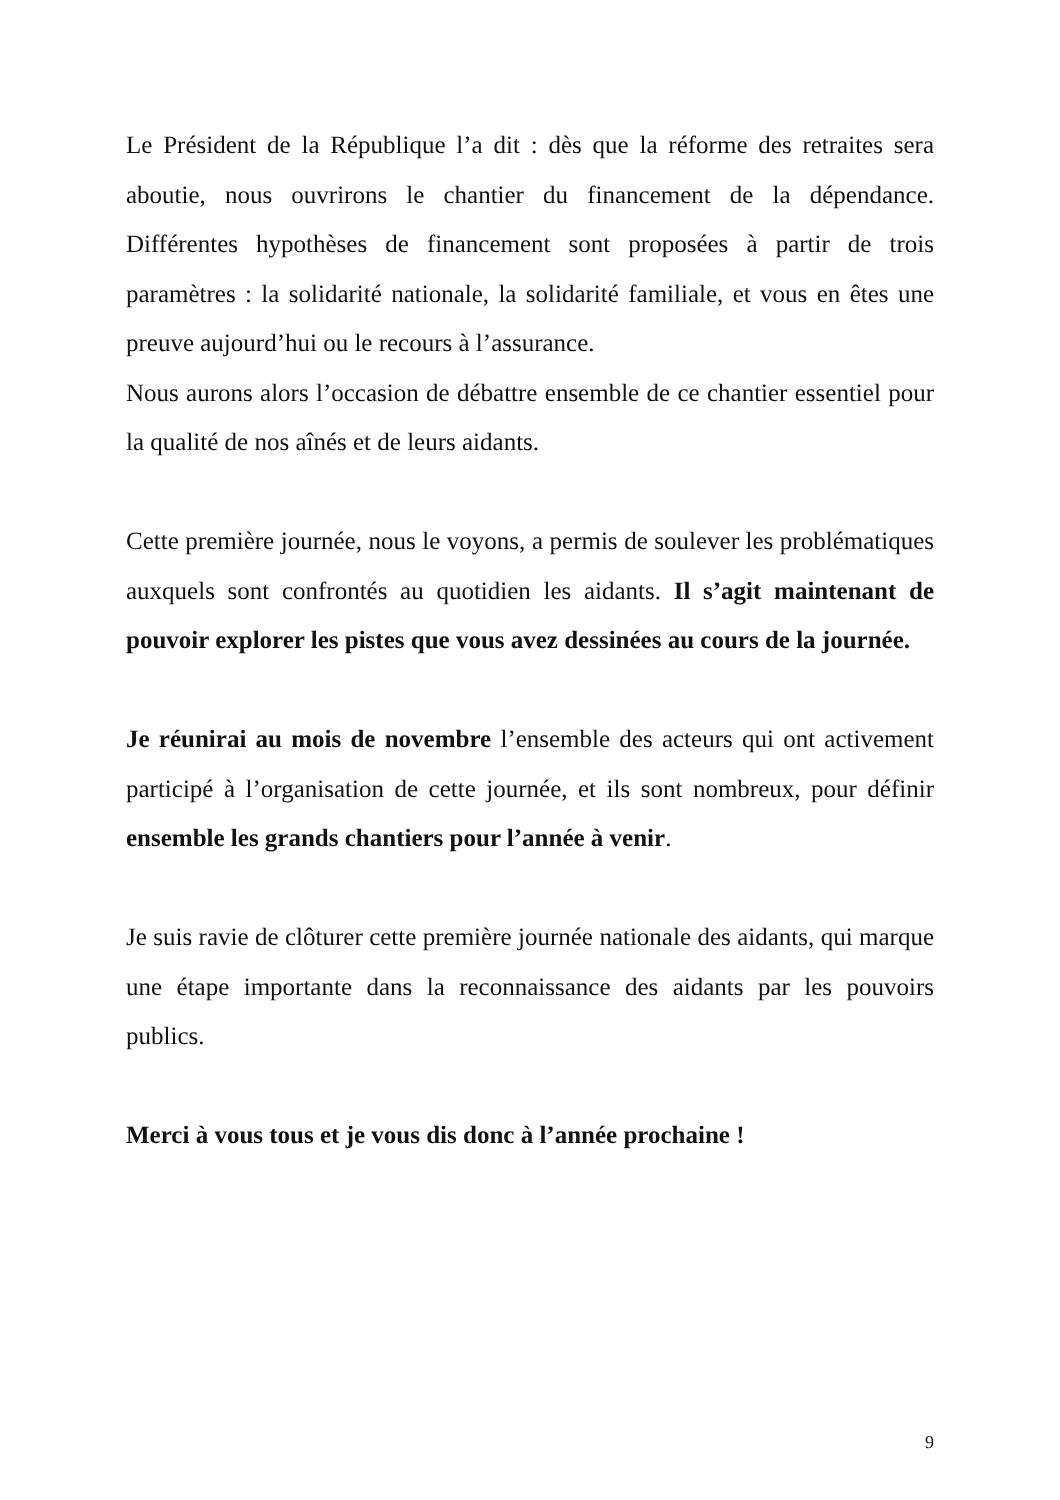Le Président de la République l’a dit : dès que la réforme des retraites sera aboutie, nous ouvrirons le chantier du financement de la dépendance. Différentes hypothèses de financement sont proposées à partir de trois paramètres : la solidarité nationale, la solidarité familiale, et vous en êtes une preuve aujourd’hui ou le recours à l’assurance.
Nous aurons alors l’occasion de débattre ensemble de ce chantier essentiel pour la qualité de nos aînés et de leurs aidants.
Cette première journée, nous le voyons, a permis de soulever les problématiques auxquels sont confrontés au quotidien les aidants. Il s’agit maintenant de pouvoir explorer les pistes que vous avez dessinées au cours de la journée.
Je réunirai au mois de novembre l’ensemble des acteurs qui ont activement participé à l’organisation de cette journée, et ils sont nombreux, pour définir ensemble les grands chantiers pour l’année à venir.
Je suis ravie de clôturer cette première journée nationale des aidants, qui marque une étape importante dans la reconnaissance des aidants par les pouvoirs publics.
Merci à vous tous et je vous dis donc à l’année prochaine !
9